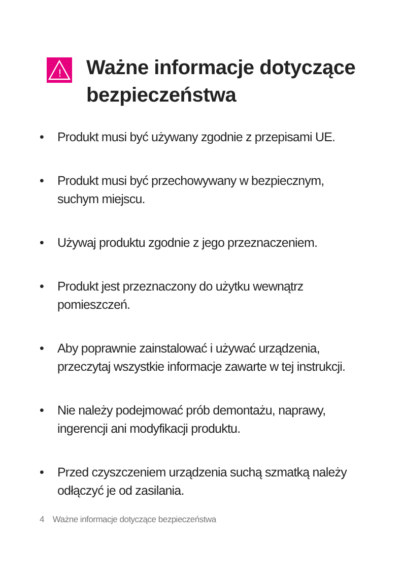!
Ważne informacje dotyczące bezpieczeństwa
• Produkt musi być używany zgodnie z przepisami UE.
• Produkt musi być przechowywany w bezpiecznym, suchym miejscu.
• Używaj produktu zgodnie z jego przeznaczeniem.
• Produkt jest przeznaczony do użytku wewnątrz pomieszczeń.
• Aby poprawnie zainstalować i używać urządzenia, przeczytaj wszystkie informacje zawarte w tej instrukcji.
• Nie należy podejmować prób demontażu, naprawy, ingerencji ani modyfikacji produktu.
• Przed czyszczeniem urządzenia suchą szmatką należy odłączyć je od zasilania.
4 Ważne informacje dotyczące bezpieczeństwa